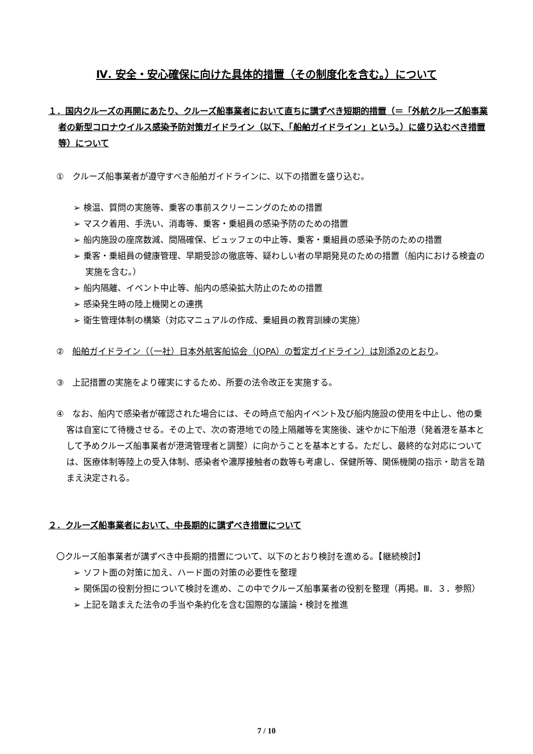Ⅳ. 安全・安心確保に向けた具体的措置（その制度化を含む。）について
１．国内クルーズの再開にあたり、クルーズ船事業者において直ちに講ずべき短期的措置（＝「外航クルーズ船事業者の新型コロナウイルス感染予防対策ガイドライン（以下、「船舶ガイドライン」という。）に盛り込むべき措置等）について
①　クルーズ船事業者が遵守すべき船舶ガイドラインに、以下の措置を盛り込む。
➢ 検温、質問の実施等、乗客の事前スクリーニングのための措置
➢ マスク着用、手洗い、消毒等、乗客・乗組員の感染予防のための措置
➢ 船内施設の座席数減、間隔確保、ビュッフェの中止等、乗客・乗組員の感染予防のための措置
➢ 乗客・乗組員の健康管理、早期受診の徹底等、疑わしい者の早期発見のための措置（船内における検査の実施を含む。）
➢ 船内隔離、イベント中止等、船内の感染拡大防止のための措置
➢ 感染発生時の陸上機関との連携
➢ 衛生管理体制の構築（対応マニュアルの作成、乗組員の教育訓練の実施）
②　船舶ガイドライン（（一社）日本外航客船協会（JOPA）の暫定ガイドライン）は別添2のとおり。
③　上記措置の実施をより確実にするため、所要の法令改正を実施する。
④　なお、船内で感染者が確認された場合には、その時点で船内イベント及び船内施設の使用を中止し、他の乗客は自室にて待機させる。その上で、次の寄港地での陸上隔離等を実施後、速やかに下船港（発着港を基本として予めクルーズ船事業者が港湾管理者と調整）に向かうことを基本とする。ただし、最終的な対応については、医療体制等陸上の受入体制、感染者や濃厚接触者の数等も考慮し、保健所等、関係機関の指示・助言を踏まえ決定される。
２．クルーズ船事業者において、中長期的に講ずべき措置について
〇クルーズ船事業者が講ずべき中長期的措置について、以下のとおり検討を進める。【継続検討】
➢ ソフト面の対策に加え、ハード面の対策の必要性を整理
➢ 関係国の役割分担について検討を進め、この中でクルーズ船事業者の役割を整理（再掲。Ⅲ．３．参照）
➢ 上記を踏まえた法令の手当や条約化を含む国際的な議論・検討を推進
7 / 10